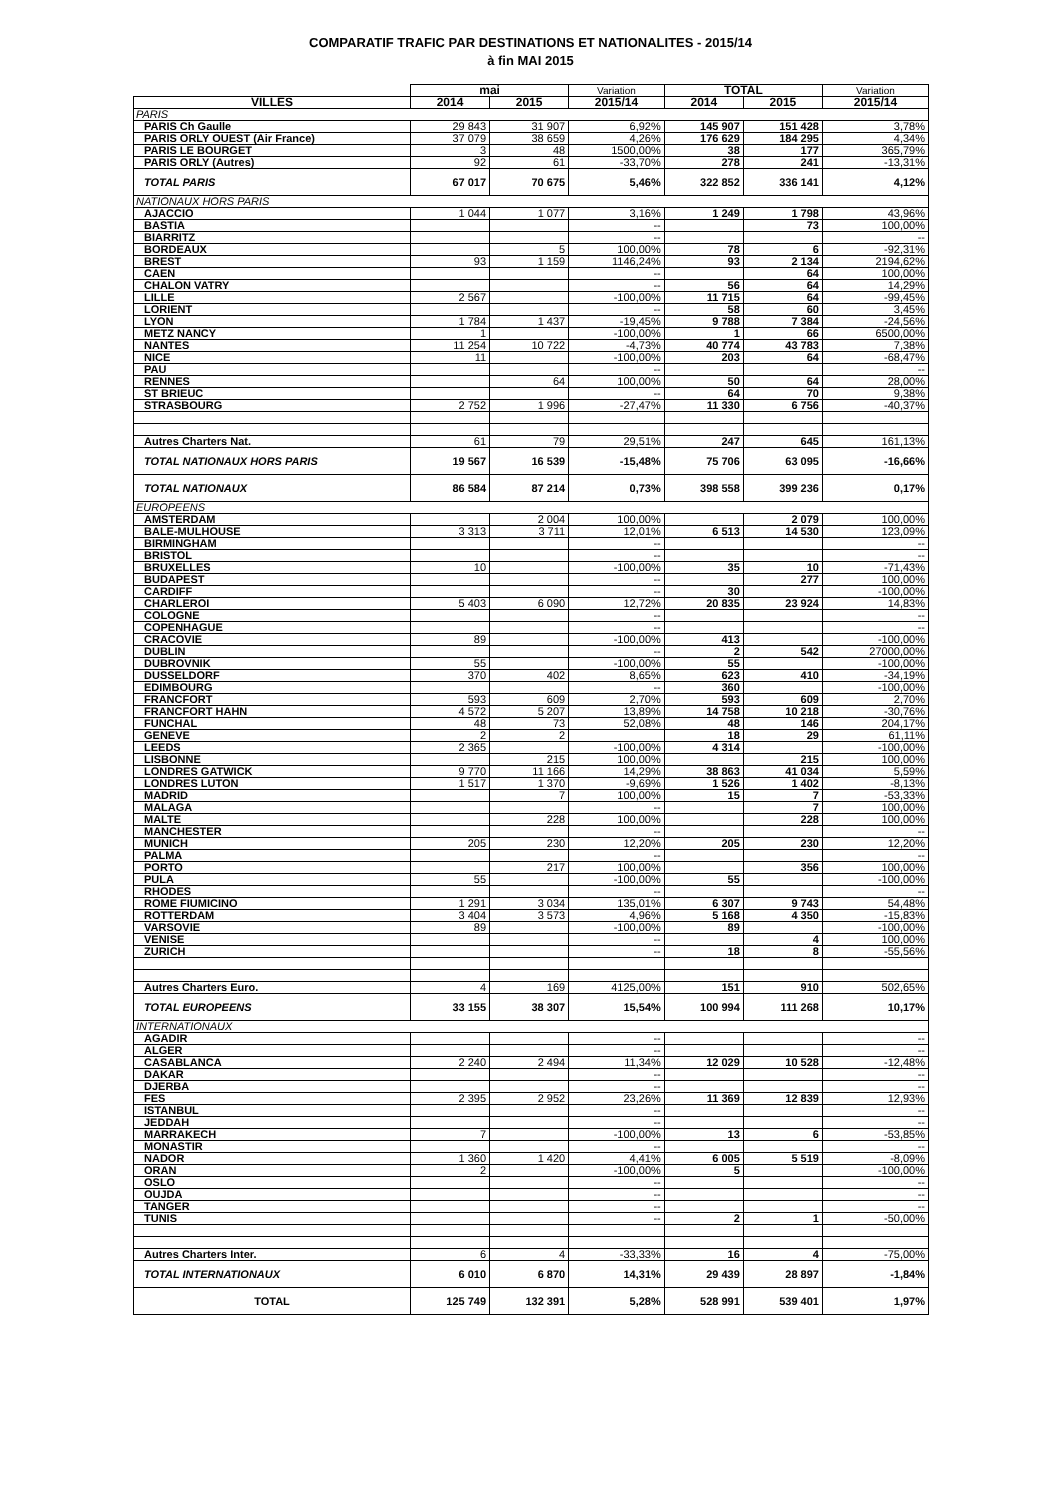COMPARATIF TRAFIC PAR DESTINATIONS ET NATIONALITES - 2015/14
à fin MAI 2015
| | mai | | Variation | TOTAL | | Variation |
| --- | --- | --- | --- | --- | --- | --- |
| VILLES | 2014 | 2015 | 2015/14 | 2014 | 2015 | 2015/14 |
| PARIS | | | | | | |
| PARIS Ch Gaulle | 29 843 | 31 907 | 6,92% | 145 907 | 151 428 | 3,78% |
| PARIS ORLY OUEST (Air France) | 37 079 | 38 659 | 4,26% | 176 629 | 184 295 | 4,34% |
| PARIS LE BOURGET | 3 | 48 | 1500,00% | 38 | 177 | 365,79% |
| PARIS ORLY (Autres) | 92 | 61 | -33,70% | 278 | 241 | -13,31% |
| TOTAL PARIS | 67 017 | 70 675 | 5,46% | 322 852 | 336 141 | 4,12% |
| NATIONAUX HORS PARIS | | | | | | |
| AJACCIO | 1 044 | 1 077 | 3,16% | 1 249 | 1 798 | 43,96% |
| BASTIA | | | -- | | 73 | 100,00% |
| BIARRITZ | | | -- | | | -- |
| BORDEAUX | | 5 | 100,00% | 78 | 6 | -92,31% |
| BREST | 93 | 1 159 | 1146,24% | 93 | 2 134 | 2194,62% |
| CAEN | | | -- | | 64 | 100,00% |
| CHALON VATRY | | | -- | 56 | 64 | 14,29% |
| LILLE | 2 567 | | -100,00% | 11 715 | 64 | -99,45% |
| LORIENT | | | -- | 58 | 60 | 3,45% |
| LYON | 1 784 | 1 437 | -19,45% | 9 788 | 7 384 | -24,56% |
| METZ NANCY | 1 | | -100,00% | 1 | 66 | 6500,00% |
| NANTES | 11 254 | 10 722 | -4,73% | 40 774 | 43 783 | 7,38% |
| NICE | 11 | | -100,00% | 203 | 64 | -68,47% |
| PAU | | | -- | | | -- |
| RENNES | | 64 | 100,00% | 50 | 64 | 28,00% |
| ST BRIEUC | | | -- | 64 | 70 | 9,38% |
| STRASBOURG | 2 752 | 1 996 | -27,47% | 11 330 | 6 756 | -40,37% |
| Autres Charters Nat. | 61 | 79 | 29,51% | 247 | 645 | 161,13% |
| TOTAL NATIONAUX HORS PARIS | 19 567 | 16 539 | -15,48% | 75 706 | 63 095 | -16,66% |
| TOTAL NATIONAUX | 86 584 | 87 214 | 0,73% | 398 558 | 399 236 | 0,17% |
| EUROPEENS | | | | | | |
| AMSTERDAM | | 2 004 | 100,00% | | 2 079 | 100,00% |
| BALE-MULHOUSE | 3 313 | 3 711 | 12,01% | 6 513 | 14 530 | 123,09% |
| BIRMINGHAM | | | -- | | | -- |
| BRISTOL | | | -- | | | -- |
| BRUXELLES | 10 | | -100,00% | 35 | 10 | -71,43% |
| BUDAPEST | | | -- | | 277 | 100,00% |
| CARDIFF | | | -- | 30 | | -100,00% |
| CHARLEROI | 5 403 | 6 090 | 12,72% | 20 835 | 23 924 | 14,83% |
| COLOGNE | | | -- | | | -- |
| COPENHAGUE | | | -- | | | -- |
| CRACOVIE | 89 | | -100,00% | 413 | | -100,00% |
| DUBLIN | | | -- | 2 | 542 | 27000,00% |
| DUBROVNIK | 55 | | -100,00% | 55 | | -100,00% |
| DUSSELDORF | 370 | 402 | 8,65% | 623 | 410 | -34,19% |
| EDIMBOURG | | | -- | 360 | | -100,00% |
| FRANCFORT | 593 | 609 | 2,70% | 593 | 609 | 2,70% |
| FRANCFORT HAHN | 4 572 | 5 207 | 13,89% | 14 758 | 10 218 | -30,76% |
| FUNCHAL | 48 | 73 | 52,08% | 48 | 146 | 204,17% |
| GENEVE | 2 | 2 | | 18 | 29 | 61,11% |
| LEEDS | 2 365 | | -100,00% | 4 314 | | -100,00% |
| LISBONNE | | 215 | 100,00% | | 215 | 100,00% |
| LONDRES GATWICK | 9 770 | 11 166 | 14,29% | 38 863 | 41 034 | 5,59% |
| LONDRES LUTON | 1 517 | 1 370 | -9,69% | 1 526 | 1 402 | -8,13% |
| MADRID | | 7 | 100,00% | 15 | 7 | -53,33% |
| MALAGA | | | -- | | 7 | 100,00% |
| MALTE | | 228 | 100,00% | | 228 | 100,00% |
| MANCHESTER | | | -- | | | -- |
| MUNICH | 205 | 230 | 12,20% | 205 | 230 | 12,20% |
| PALMA | | | -- | | | -- |
| PORTO | | 217 | 100,00% | | 356 | 100,00% |
| PULA | 55 | | -100,00% | 55 | | -100,00% |
| RHODES | | | -- | | | -- |
| ROME FIUMICINO | 1 291 | 3 034 | 135,01% | 6 307 | 9 743 | 54,48% |
| ROTTERDAM | 3 404 | 3 573 | 4,96% | 5 168 | 4 350 | -15,83% |
| VARSOVIE | 89 | | -100,00% | 89 | | -100,00% |
| VENISE | | | -- | | 4 | 100,00% |
| ZURICH | | | -- | 18 | 8 | -55,56% |
| Autres Charters Euro. | 4 | 169 | 4125,00% | 151 | 910 | 502,65% |
| TOTAL EUROPEENS | 33 155 | 38 307 | 15,54% | 100 994 | 111 268 | 10,17% |
| INTERNATIONAUX | | | | | | |
| AGADIR | | | -- | | | -- |
| ALGER | | | -- | | | -- |
| CASABLANCA | 2 240 | 2 494 | 11,34% | 12 029 | 10 528 | -12,48% |
| DAKAR | | | -- | | | -- |
| DJERBA | | | -- | | | -- |
| FES | 2 395 | 2 952 | 23,26% | 11 369 | 12 839 | 12,93% |
| ISTANBUL | | | -- | | | -- |
| JEDDAH | | | -- | | | -- |
| MARRAKECH | 7 | | -100,00% | 13 | 6 | -53,85% |
| MONASTIR | | | -- | | | -- |
| NADOR | 1 360 | 1 420 | 4,41% | 6 005 | 5 519 | -8,09% |
| ORAN | 2 | | -100,00% | 5 | | -100,00% |
| OSLO | | | -- | | | -- |
| OUJDA | | | -- | | | -- |
| TANGER | | | -- | | | -- |
| TUNIS | | | -- | 2 | 1 | -50,00% |
| Autres Charters Inter. | 6 | 4 | -33,33% | 16 | 4 | -75,00% |
| TOTAL INTERNATIONAUX | 6 010 | 6 870 | 14,31% | 29 439 | 28 897 | -1,84% |
| TOTAL | 125 749 | 132 391 | 5,28% | 528 991 | 539 401 | 1,97% |